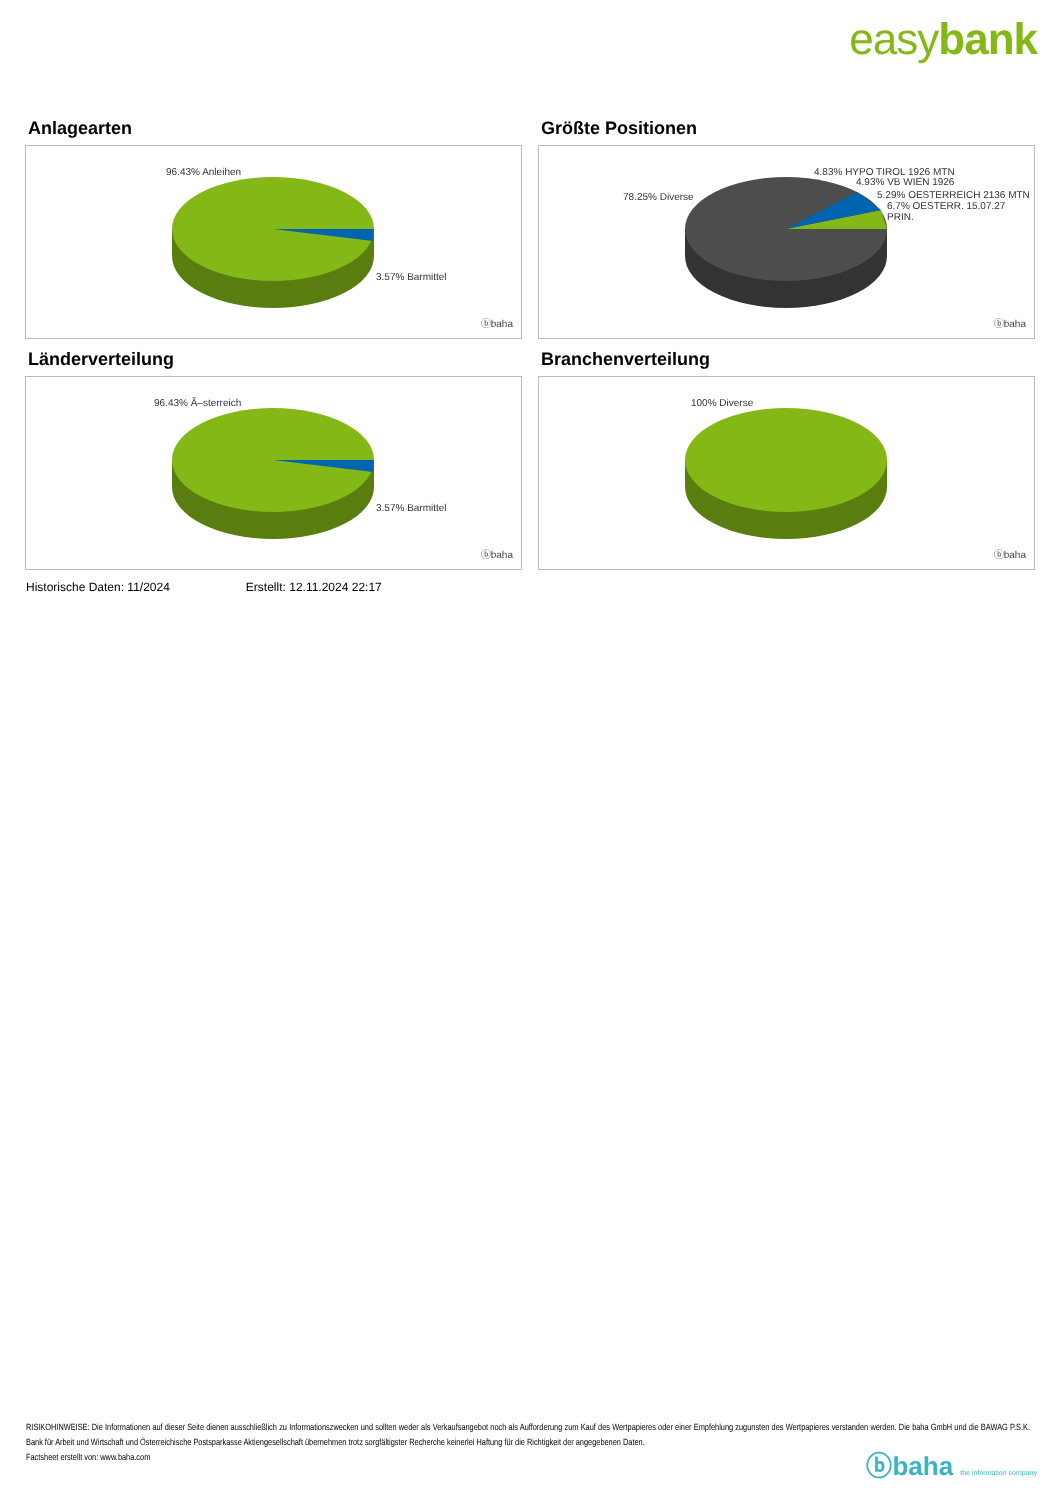easybank
Anlagearten
96.43% Anleihen
3.57% Barmittel
ⓑbaha
Größte Positionen
4.83% HYPO TIROL 1926 MTN
4.93% VB WIEN 1926
5.29% OESTERREICH 2136 MTN
6.7% OESTERR. 15.07.27 PRIN.
78.25% Diverse
ⓑbaha
Länderverteilung
96.43% Ã–sterreich
3.57% Barmittel
ⓑbaha
Branchenverteilung
100% Diverse
ⓑbaha
Historische Daten: 11/2024 Erstellt: 12.11.2024 22:17
RISIKOHINWEISE: Die Informationen auf dieser Seite dienen ausschließlich zu Informationszwecken und sollten weder als Verkaufsangebot noch als Aufforderung zum Kauf des Wertpapieres oder einer Empfehlung zugunsten des Wertpapieres verstanden werden. Die baha GmbH und die BAWAG P.S.K. Bank für Arbeit und Wirtschaft und Österreichische Postsparkasse Aktiengesellschaft übernehmen trotz sorgfältigster Recherche keinerlei Haftung für die Richtigkeit der angegebenen Daten.
Factsheet erstellt von: www.baha.com
ⓑbaha the information company